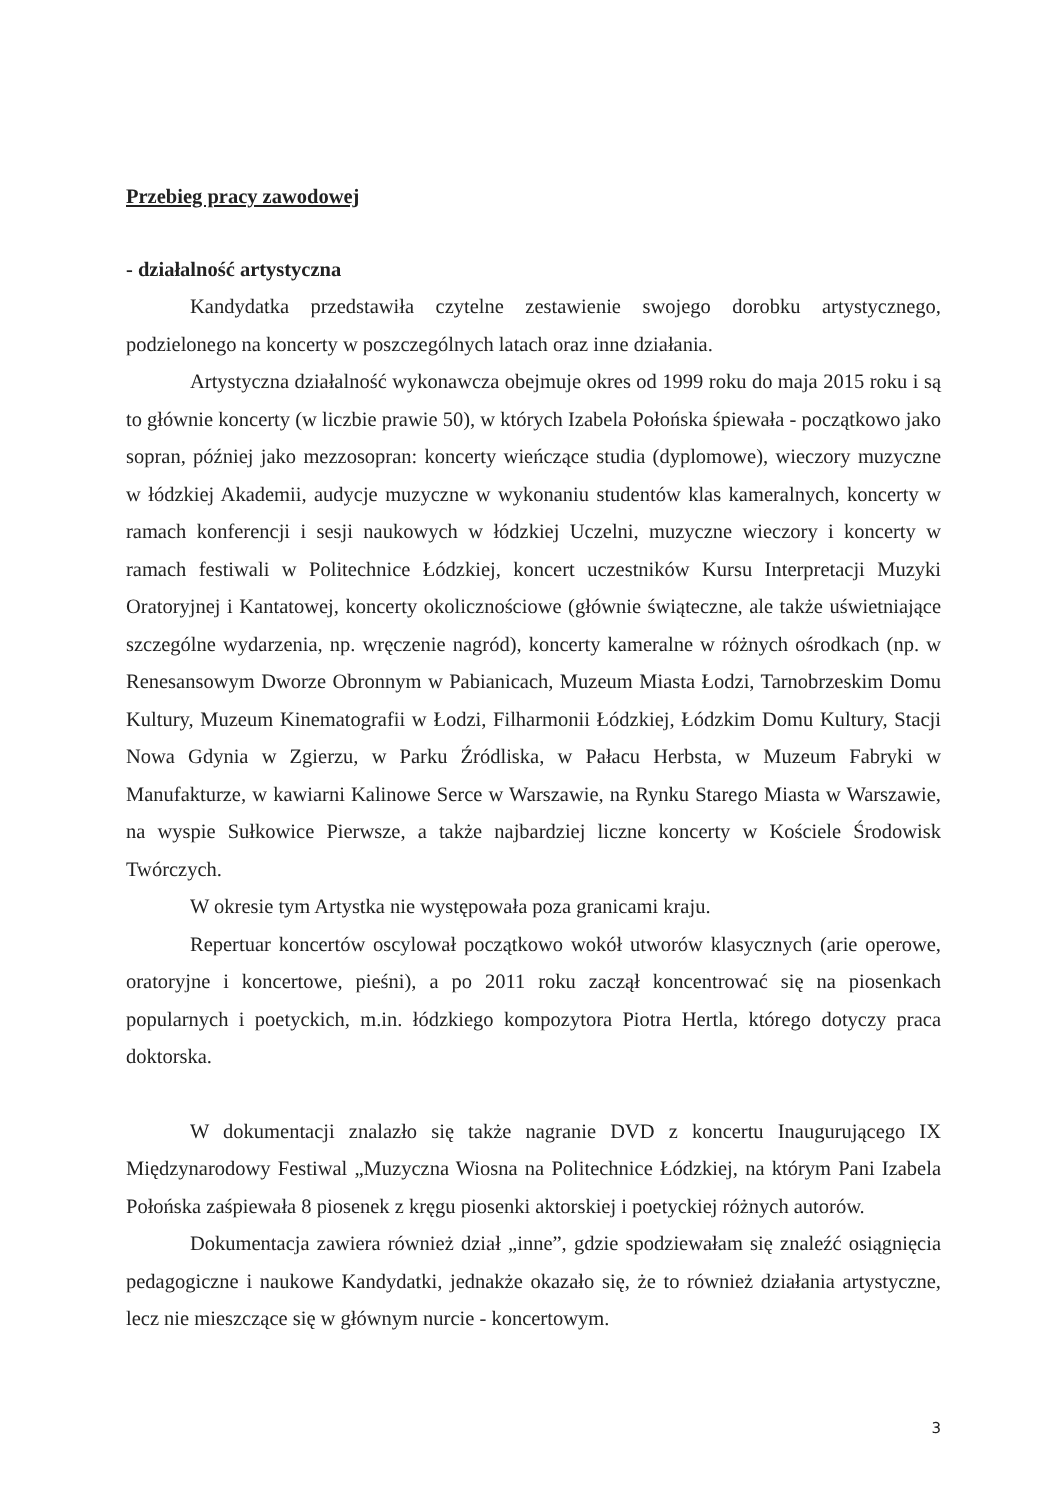Przebieg pracy zawodowej
- działalność artystyczna
Kandydatka przedstawiła czytelne zestawienie swojego dorobku artystycznego, podzielonego na koncerty w poszczególnych latach oraz inne działania.
Artystyczna działalność wykonawcza obejmuje okres od 1999 roku do maja 2015 roku i są to głównie koncerty (w liczbie prawie 50), w których Izabela Połońska śpiewała - początkowo jako sopran, później jako mezzosopran: koncerty wieńczące studia (dyplomowe), wieczory muzyczne w łódzkiej Akademii, audycje muzyczne w wykonaniu studentów klas kameralnych, koncerty w ramach konferencji i sesji naukowych w łódzkiej Uczelni, muzyczne wieczory i koncerty w ramach festiwali w Politechnice Łódzkiej, koncert uczestników Kursu Interpretacji Muzyki Oratoryjnej i Kantatowej, koncerty okolicznościowe (głównie świąteczne, ale także uświetniające szczególne wydarzenia, np. wręczenie nagród), koncerty kameralne w różnych ośrodkach (np. w Renesansowym Dworze Obronnym w Pabianicach, Muzeum Miasta Łodzi, Tarnobrzeskim Domu Kultury, Muzeum Kinematografii w Łodzi, Filharmonii Łódzkiej, Łódzkim Domu Kultury, Stacji Nowa Gdynia w Zgierzu, w Parku Źródliska, w Pałacu Herbsta, w Muzeum Fabryki w Manufakturze, w kawiarni Kalinowe Serce w Warszawie, na Rynku Starego Miasta w Warszawie, na wyspie Sułkowice Pierwsze, a także najbardziej liczne koncerty w Kościele Środowisk Twórczych.
W okresie tym Artystka nie występowała poza granicami kraju.
Repertuar koncertów oscylował początkowo wokół utworów klasycznych (arie operowe, oratoryjne i koncertowe, pieśni), a po 2011 roku zaczął koncentrować się na piosenkach popularnych i poetyckich, m.in. łódzkiego kompozytora Piotra Hertla, którego dotyczy praca doktorska.
W dokumentacji znalazło się także nagranie DVD z koncertu Inaugurującego IX Międzynarodowy Festiwal „Muzyczna Wiosna na Politechnice Łódzkiej, na którym Pani Izabela Połońska zaśpiewała 8 piosenek z kręgu piosenki aktorskiej i poetyckiej różnych autorów.
Dokumentacja zawiera również dział „inne”, gdzie spodziewałam się znaleźć osiągnięcia pedagogiczne i naukowe Kandydatki, jednakże okazało się, że to również działania artystyczne, lecz nie mieszczące się w głównym nurcie - koncertowym.
3